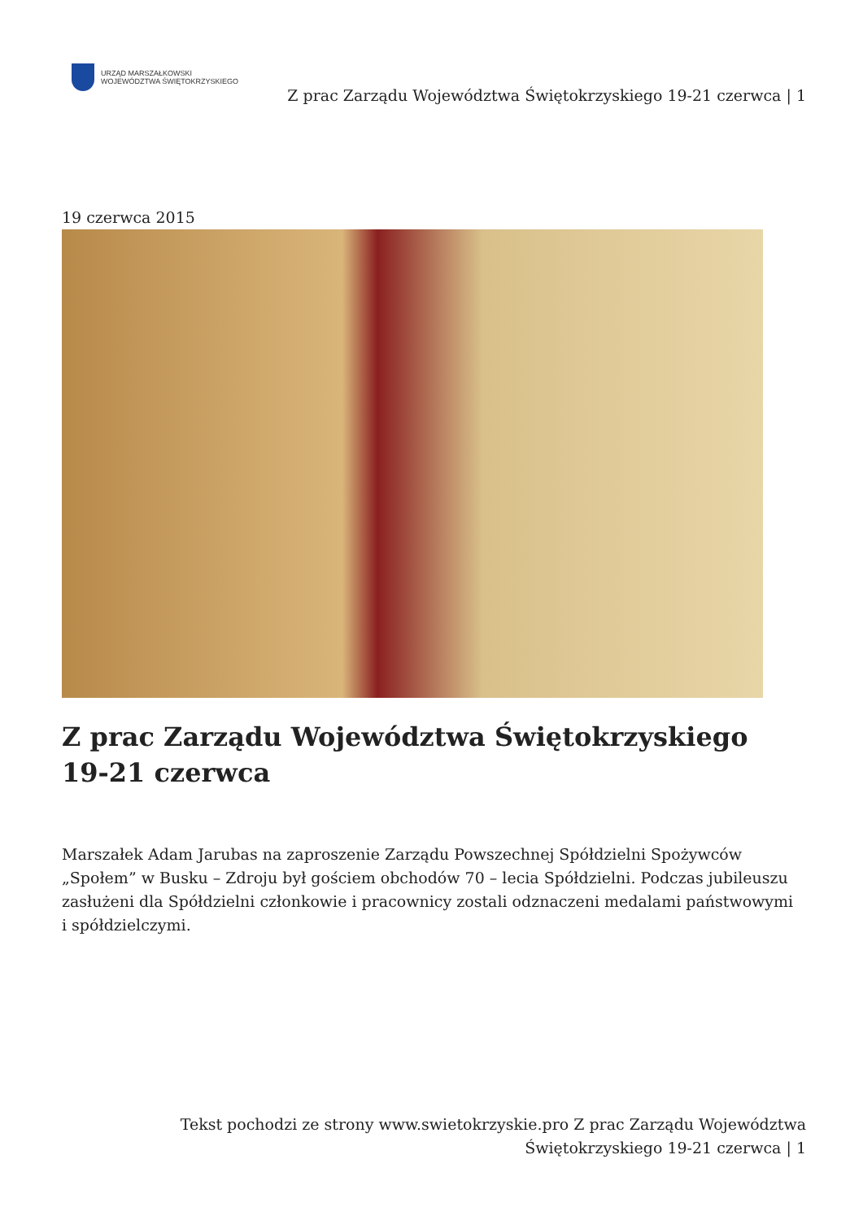URZĄD MARSZAŁKOWSKI
WOJEWÓDZTWA ŚWIĘTOKRZYSKIEGO
Z prac Zarządu Województwa Świętokrzyskiego 19-21 czerwca | 1
19 czerwca 2015
Z prac Zarządu Województwa Świętokrzyskiego 19-21 czerwca
Marszałek Adam Jarubas na zaproszenie Zarządu Powszechnej Spółdzielni Spożywców „Społem” w Busku – Zdroju był gościem obchodów 70 – lecia Spółdzielni. Podczas jubileuszu zasłużeni dla Spółdzielni członkowie i pracownicy zostali odznaczeni medalami państwowymi i spółdzielczymi.
Tekst pochodzi ze strony www.swietokrzyskie.pro Z prac Zarządu Województwa Świętokrzyskiego 19-21 czerwca | 1